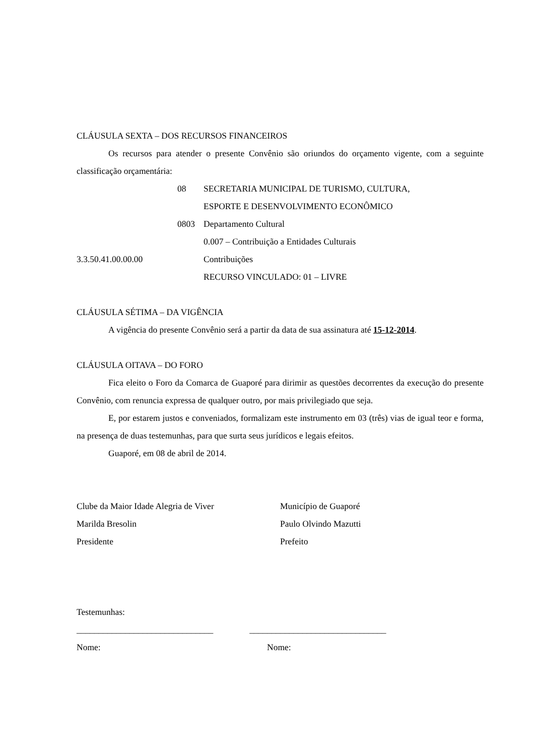CLÁUSULA SEXTA – DOS RECURSOS FINANCEIROS
Os recursos para atender o presente Convênio são oriundos do orçamento vigente, com a seguinte classificação orçamentária:
08 SECRETARIA MUNICIPAL DE TURISMO, CULTURA,
ESPORTE E DESENVOLVIMENTO ECONÔMICO
0803 Departamento Cultural
0.007 – Contribuição a Entidades Culturais
3.3.50.41.00.00.00 Contribuições
RECURSO VINCULADO: 01 – LIVRE
CLÁUSULA SÉTIMA – DA VIGÊNCIA
A vigência do presente Convênio será a partir da data de sua assinatura até 15-12-2014.
CLÁUSULA OITAVA – DO FORO
Fica eleito o Foro da Comarca de Guaporé para dirimir as questões decorrentes da execução do presente Convênio, com renuncia expressa de qualquer outro, por mais privilegiado que seja.
E, por estarem justos e conveniados, formalizam este instrumento em 03 (três) vias de igual teor e forma, na presença de duas testemunhas, para que surta seus jurídicos e legais efeitos.
Guaporé, em 08 de abril de 2014.
Clube da Maior Idade Alegria de Viver
Marilda Bresolin
Presidente
Município de Guaporé
Paulo Olvindo Mazutti
Prefeito
Testemunhas:
_______________________________ _______________________________
Nome: Nome: